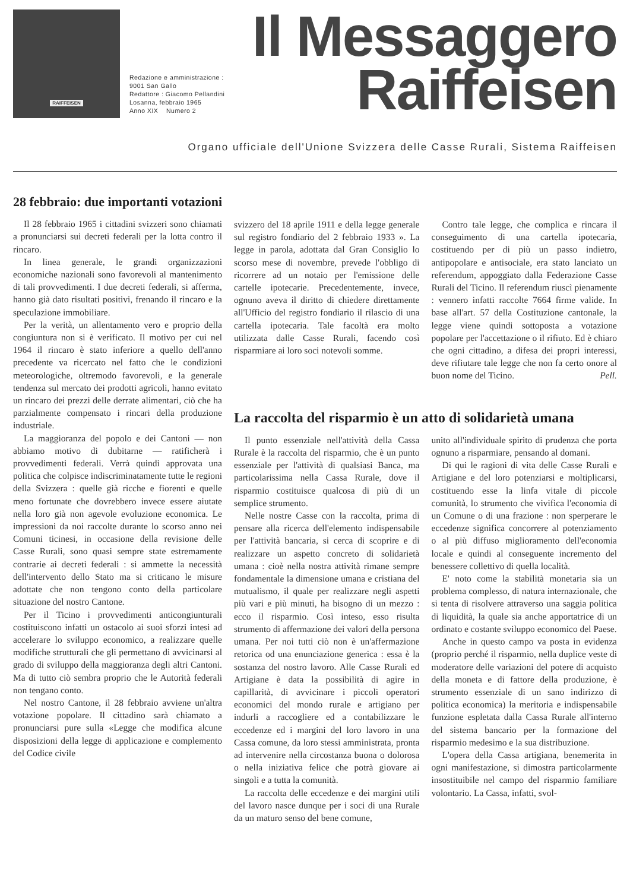RAIFFEISEN
Redazione e amministrazione :
9001 San Gallo
Redattore : Giacomo Pellandini
Losanna, febbraio 1965
Anno XIX Numero 2
Il Messaggero
Raiffeisen
Organo ufficiale dell'Unione Svizzera delle Casse Rurali, Sistema Raiffeisen
28 febbraio: due importanti votazioni
Il 28 febbraio 1965 i cittadini svizzeri sono chiamati a pronunciarsi sui decreti federali per la lotta contro il rincaro.
In linea generale, le grandi organizzazioni economiche nazionali sono favorevoli al mantenimento di tali provvedimenti. I due decreti federali, si afferma, hanno già dato risultati positivi, frenando il rincaro e la speculazione immobiliare.
Per la verità, un allentamento vero e proprio della congiuntura non si è verificato. Il motivo per cui nel 1964 il rincaro è stato inferiore a quello dell'anno precedente va ricercato nel fatto che le condizioni meteorologiche, oltremodo favorevoli, e la generale tendenza sul mercato dei prodotti agricoli, hanno evitato un rincaro dei prezzi delle derrate alimentari, ciò che ha parzialmente compensato i rincari della produzione industriale.
La maggioranza del popolo e dei Cantoni — non abbiamo motivo di dubitarne — ratificherà i provvedimenti federali. Verrà quindi approvata una politica che colpisce indiscriminatamente tutte le regioni della Svizzera : quelle già ricche e fiorenti e quelle meno fortunate che dovrebbero invece essere aiutate nella loro già non agevole evoluzione economica. Le impressioni da noi raccolte durante lo scorso anno nei Comuni ticinesi, in occasione della revisione delle Casse Rurali, sono quasi sempre state estremamente contrarie ai decreti federali : si ammette la necessità dell'intervento dello Stato ma si criticano le misure adottate che non tengono conto della particolare situazione del nostro Cantone.
Per il Ticino i provvedimenti anticongiunturali costituiscono infatti un ostacolo ai suoi sforzi intesi ad accelerare lo sviluppo economico, a realizzare quelle modifiche strutturali che gli permettano di avvicinarsi al grado di sviluppo della maggioranza degli altri Cantoni. Ma di tutto ciò sembra proprio che le Autorità federali non tengano conto.
Nel nostro Cantone, il 28 febbraio avviene un'altra votazione popolare. Il cittadino sarà chiamato a pronunciarsi pure sulla «Legge che modifica alcune disposizioni della legge di applicazione e complemento del Codice civile
svizzero del 18 aprile 1911 e della legge generale sul registro fondiario del 2 febbraio 1933 ». La legge in parola, adottata dal Gran Consiglio lo scorso mese di novembre, prevede l'obbligo di ricorrere ad un notaio per l'emissione delle cartelle ipotecarie. Precedentemente, invece, ognuno aveva il diritto di chiedere direttamente all'Ufficio del registro fondiario il rilascio di una cartella ipotecaria. Tale facoltà era molto utilizzata dalle Casse Rurali, facendo così risparmiare ai loro soci notevoli somme.
Contro tale legge, che complica e rincara il conseguimento di una cartella ipotecaria, costituendo per di più un passo indietro, antipopolare e antisociale, era stato lanciato un referendum, appoggiato dalla Federazione Casse Rurali del Ticino. Il referendum riuscì pienamente : vennero infatti raccolte 7664 firme valide. In base all'art. 57 della Costituzione cantonale, la legge viene quindi sottoposta a votazione popolare per l'accettazione o il rifiuto. Ed è chiaro che ogni cittadino, a difesa dei propri interessi, deve rifiutare tale legge che non fa certo onore al buon nome del Ticino. Pell.
La raccolta del risparmio è un atto di solidarietà umana
Il punto essenziale nell'attività della Cassa Rurale è la raccolta del risparmio, che è un punto essenziale per l'attività di qualsiasi Banca, ma particolarissima nella Cassa Rurale, dove il risparmio costituisce qualcosa di più di un semplice strumento.
Nelle nostre Casse con la raccolta, prima di pensare alla ricerca dell'elemento indispensabile per l'attività bancaria, si cerca di scoprire e di realizzare un aspetto concreto di solidarietà umana : cioè nella nostra attività rimane sempre fondamentale la dimensione umana e cristiana del mutualismo, il quale per realizzare negli aspetti più vari e più minuti, ha bisogno di un mezzo : ecco il risparmio. Così inteso, esso risulta strumento di affermazione dei valori della persona umana. Per noi tutti ciò non è un'affermazione retorica od una enunciazione generica : essa è la sostanza del nostro lavoro. Alle Casse Rurali ed Artigiane è data la possibilità di agire in capillarità, di avvicinare i piccoli operatori economici del mondo rurale e artigiano per indurli a raccogliere ed a contabilizzare le eccedenze ed i margini del loro lavoro in una Cassa comune, da loro stessi amministrata, pronta ad intervenire nella circostanza buona o dolorosa o nella iniziativa felice che potrà giovare ai singoli e a tutta la comunità.
La raccolta delle eccedenze e dei margini utili del lavoro nasce dunque per i soci di una Rurale da un maturo senso del bene comune,
unito all'individuale spirito di prudenza che porta ognuno a risparmiare, pensando al domani.
Di qui le ragioni di vita delle Casse Rurali e Artigiane e del loro potenziarsi e moltiplicarsi, costituendo esse la linfa vitale di piccole comunità, lo strumento che vivifica l'economia di un Comune o di una frazione : non sperperare le eccedenze significa concorrere al potenziamento o al più diffuso miglioramento dell'economia locale e quindi al conseguente incremento del benessere collettivo di quella località.
E' noto come la stabilità monetaria sia un problema complesso, di natura internazionale, che si tenta di risolvere attraverso una saggia politica di liquidità, la quale sia anche apportatrice di un ordinato e costante sviluppo economico del Paese.
Anche in questo campo va posta in evidenza (proprio perché il risparmio, nella duplice veste di moderatore delle variazioni del potere di acquisto della moneta e di fattore della produzione, è strumento essenziale di un sano indirizzo di politica economica) la meritoria e indispensabile funzione espletata dalla Cassa Rurale all'interno del sistema bancario per la formazione del risparmio medesimo e la sua distribuzione.
L'opera della Cassa artigiana, benemerita in ogni manifestazione, si dimostra particolarmente insostituibile nel campo del risparmio familiare volontario. La Cassa, infatti, svol-